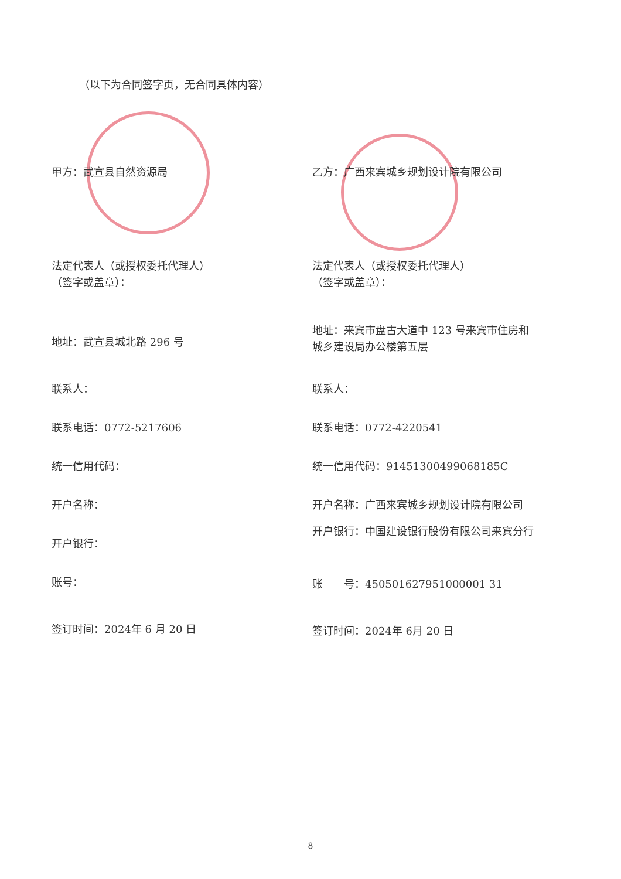（以下为合同签字页，无合同具体内容）
甲方：武宣县自然资源局
法定代表人（或授权委托代理人）
（签字或盖章）：
地址：武宣县城北路 296 号
联系人：
联系电话：0772-5217606
统一信用代码：
开户名称：
开户银行：
账号：
签订时间：2024年 6 月 20 日
乙方：广西来宾城乡规划设计院有限公司
法定代表人（或授权委托代理人）
（签字或盖章）：
地址：来宾市盘古大道中 123 号来宾市住房和
城乡建设局办公楼第五层
联系人：
联系电话：0772-4220541
统一信用代码：91451300499068185C
开户名称：广西来宾城乡规划设计院有限公司
开户银行：中国建设银行股份有限公司来宾分行
账　　号：450501627951000001 31
签订时间：2024年 6月 20 日
8